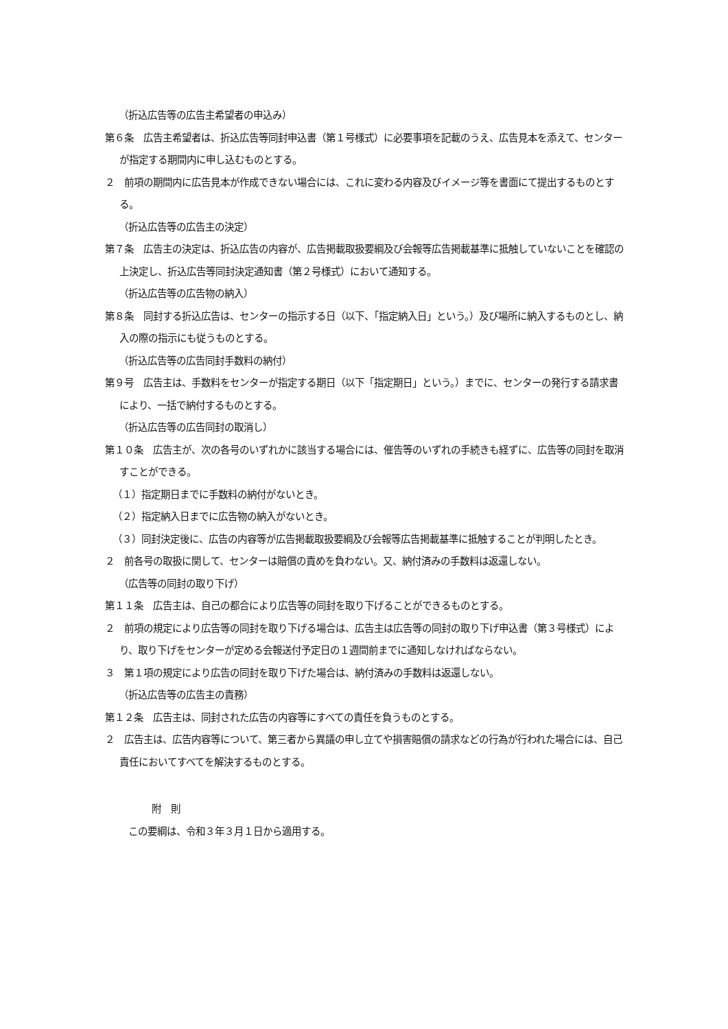（折込広告等の広告主希望者の申込み）
第６条　広告主希望者は、折込広告等同封申込書（第１号様式）に必要事項を記載のうえ、広告見本を添えて、センターが指定する期間内に申し込むものとする。
２　前項の期間内に広告見本が作成できない場合には、これに変わる内容及びイメージ等を書面にて提出するものとする。
（折込広告等の広告主の決定）
第７条　広告主の決定は、折込広告の内容が、広告掲載取扱要綱及び会報等広告掲載基準に抵触していないことを確認の上決定し、折込広告等同封決定通知書（第２号様式）において通知する。
（折込広告等の広告物の納入）
第８条　同封する折込広告は、センターの指示する日（以下、「指定納入日」という。）及び場所に納入するものとし、納入の際の指示にも従うものとする。
（折込広告等の広告同封手数料の納付）
第９号　広告主は、手数料をセンターが指定する期日（以下「指定期日」という。）までに、センターの発行する請求書により、一括で納付するものとする。
（折込広告等の広告同封の取消し）
第１０条　広告主が、次の各号のいずれかに該当する場合には、催告等のいずれの手続きも経ずに、広告等の同封を取消すことができる。
（１）指定期日までに手数料の納付がないとき。
（２）指定納入日までに広告物の納入がないとき。
（３）同封決定後に、広告の内容等が広告掲載取扱要綱及び会報等広告掲載基準に抵触することが判明したとき。
２　前各号の取扱に関して、センターは賠償の責めを負わない。又、納付済みの手数料は返還しない。
（広告等の同封の取り下げ）
第１１条　広告主は、自己の都合により広告等の同封を取り下げることができるものとする。
２　前項の規定により広告等の同封を取り下げる場合は、広告主は広告等の同封の取り下げ申込書（第３号様式）により、取り下げをセンターが定める会報送付予定日の１週間前までに通知しなければならない。
３　第１項の規定により広告の同封を取り下げた場合は、納付済みの手数料は返還しない。
（折込広告等の広告主の責務）
第１２条　広告主は、同封された広告の内容等にすべての責任を負うものとする。
２　広告主は、広告内容等について、第三者から異議の申し立てや損害賠償の請求などの行為が行われた場合には、自己責任においてすべてを解決するものとする。
附　則
この要綱は、令和３年３月１日から適用する。